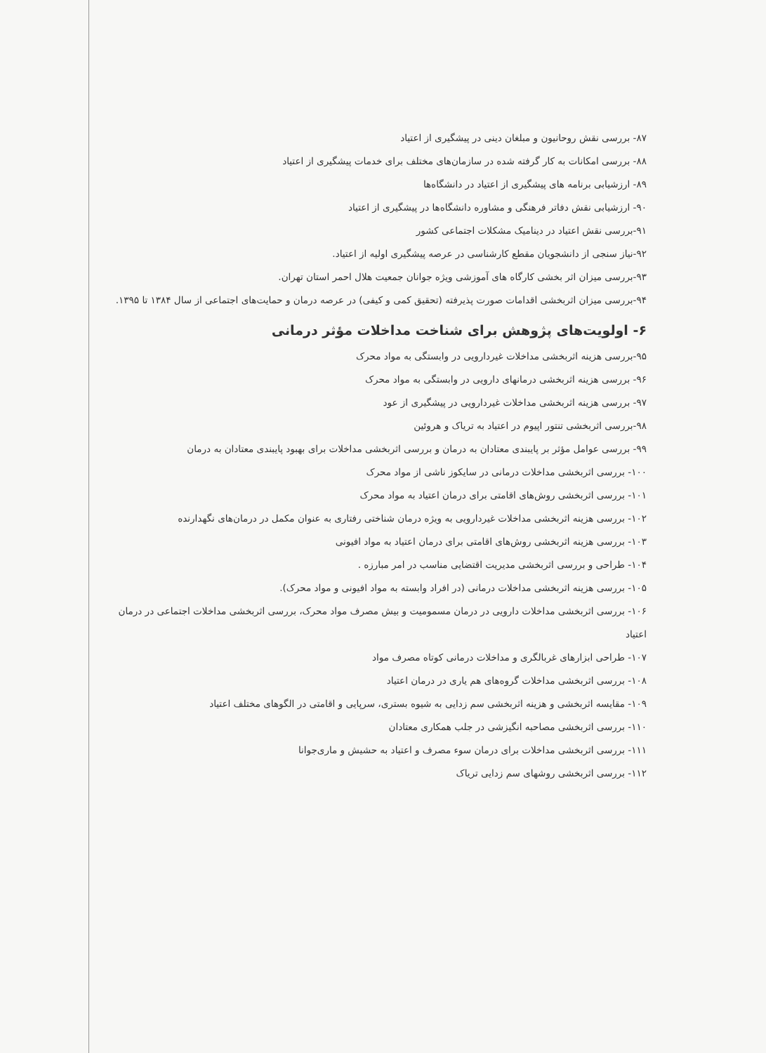۸۷- بررسی نقش روحانیون و مبلغان دینی در پیشگیری از اعتیاد
۸۸- بررسی امکانات به کار گرفته شده در سازمان‌های مختلف برای خدمات پیشگیری از اعتیاد
۸۹- ارزشیابی برنامه های پیشگیری از اعتیاد در دانشگاه‌ها
۹۰- ارزشیابی نقش دفاتر فرهنگی و مشاوره دانشگاه‌ها در پیشگیری از اعتیاد
۹۱-بررسی نقش اعتیاد در دینامیک مشکلات اجتماعی کشور
۹۲-نیاز سنجی از دانشجویان مقطع کارشناسی در عرصه پیشگیری اولیه از اعتیاد.
۹۳-بررسی میزان اثر بخشی کارگاه های آموزشی ویژه جوانان جمعیت هلال احمر استان تهران.
۹۴-بررسی میزان اثربخشی اقدامات صورت پذیرفته (تحقیق کمی و کیفی) در عرصه درمان و حمایت‌های اجتماعی از سال ۱۳۸۴ تا ۱۳۹۵.
۶- اولویت‌های پژوهش برای شناخت مداخلات مؤثر درمانی
۹۵-بررسی هزینه اثربخشی مداخلات غیردارویی در وابستگی به مواد محرک
۹۶- بررسی هزینه اثربخشی درمانهای دارویی در وابستگی به مواد محرک
۹۷- بررسی هزینه اثربخشی مداخلات غیردارویی در پیشگیری از عود
۹۸-بررسی اثربخشی تنتور اپیوم در اعتیاد به تریاک و هروئین
۹۹- بررسی عوامل مؤثر بر پایبندی معتادان به درمان و بررسی اثربخشی مداخلات برای بهبود پایبندی معتادان به درمان
۱۰۰- بررسی اثربخشی مداخلات درمانی در سایکوز ناشی از مواد محرک
۱۰۱- بررسی اثربخشی روش‌های اقامتی برای درمان اعتیاد به مواد محرک
۱۰۲- بررسی هزینه اثربخشی مداخلات غیردارویی به ویژه درمان شناختی رفتاری به عنوان مکمل در درمان‌های نگهدارنده
۱۰۳- بررسی هزینه اثربخشی روش‌های اقامتی برای درمان اعتیاد به مواد افیونی
۱۰۴- طراحی و بررسی اثربخشی مدیریت اقتضایی مناسب در امر مبارزه .
۱۰۵- بررسی هزینه اثربخشی مداخلات درمانی (در افراد وابسته به مواد افیونی و مواد محرک).
۱۰۶- بررسی اثربخشی مداخلات دارویی در درمان مسمومیت و بیش مصرف مواد محرک، بررسی اثربخشی مداخلات اجتماعی در درمان اعتیاد
۱۰۷- طراحی ابزارهای غربالگری و مداخلات درمانی کوتاه مصرف مواد
۱۰۸- بررسی اثربخشی مداخلات گروه‌های هم یاری در درمان اعتیاد
۱۰۹- مقایسه اثربخشی و هزینه اثربخشی سم زدایی به شیوه بستری، سرپایی و اقامتی در الگوهای مختلف اعتیاد
۱۱۰- بررسی اثربخشی مصاحبه انگیزشی در جلب همکاری معتادان
۱۱۱- بررسی اثربخشی مداخلات برای درمان سوء مصرف و اعتیاد به حشیش و ماری‌جوانا
۱۱۲- بررسی اثربخشی روشهای سم زدایی تریاک